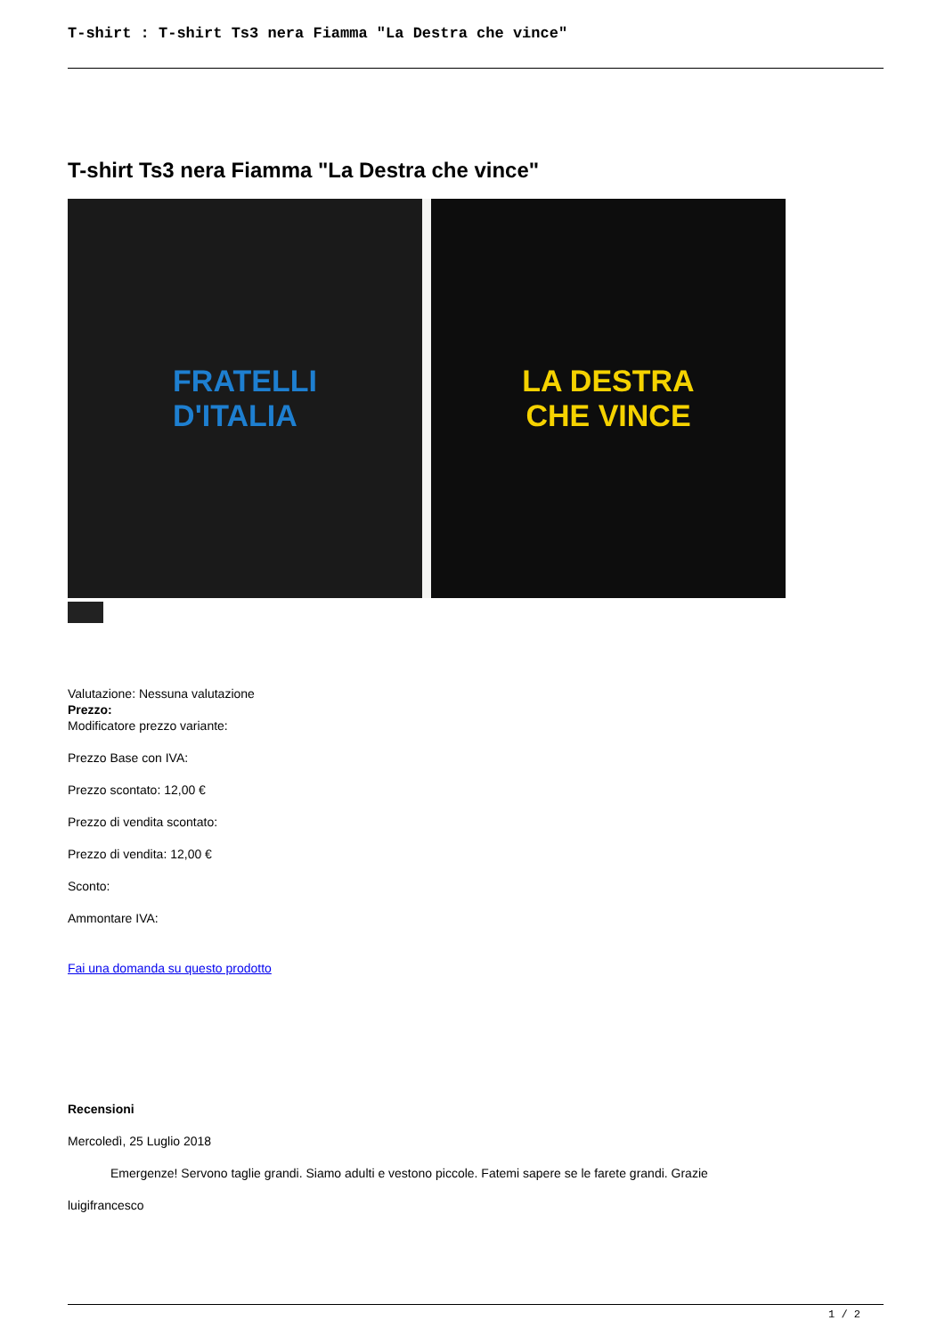T-shirt : T-shirt Ts3 nera Fiamma "La Destra che vince"
T-shirt Ts3 nera Fiamma "La Destra che vince"
FRATELLI
D'ITALIA
LA DESTRA
CHE VINCE
Valutazione: Nessuna valutazione
Prezzo:
Modificatore prezzo variante:
Prezzo Base con IVA:
Prezzo scontato: 12,00 €
Prezzo di vendita scontato:
Prezzo di vendita: 12,00 €
Sconto:
Ammontare IVA:
Fai una domanda su questo prodotto
Recensioni
Mercoledì, 25 Luglio 2018
Emergenze! Servono taglie grandi. Siamo adulti e vestono piccole. Fatemi sapere se le farete grandi. Grazie
luigifrancesco
1 / 2